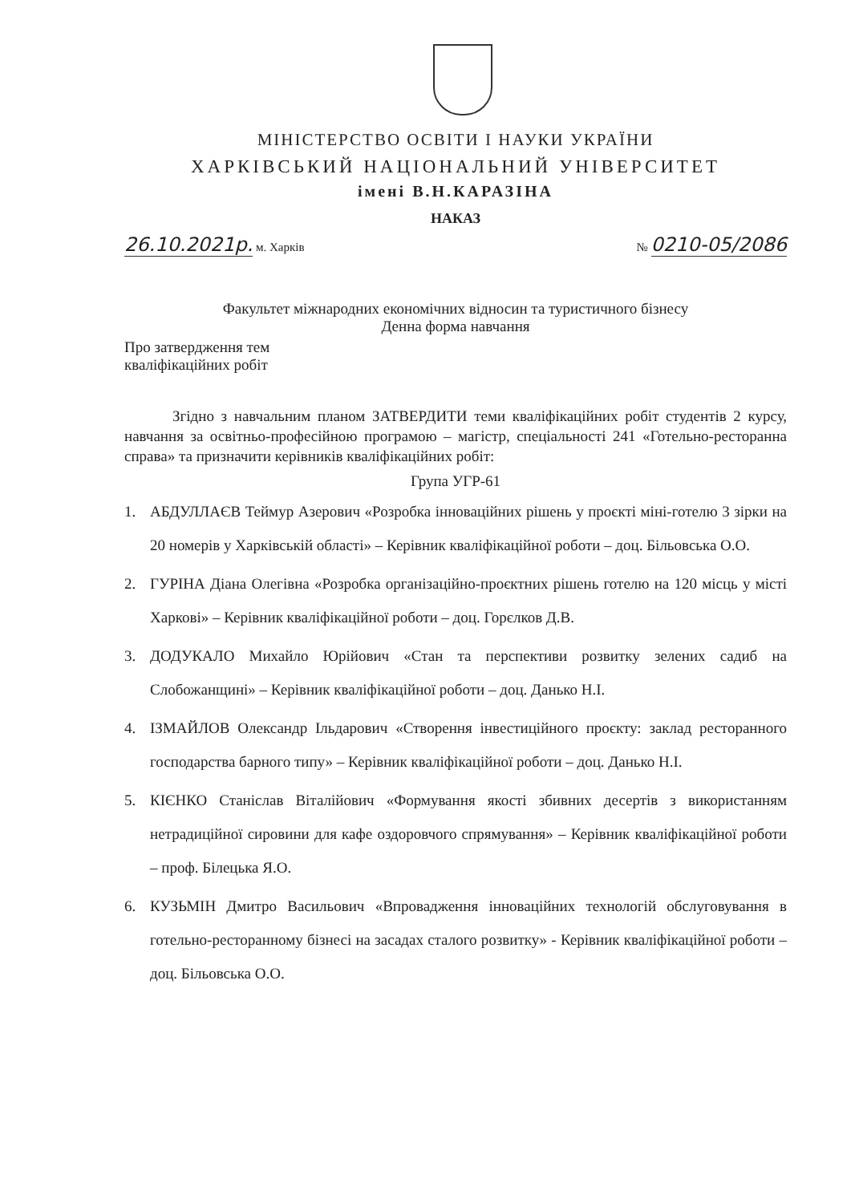МІНІСТЕРСТВО ОСВІТИ І НАУКИ УКРАЇНИ
ХАРКІВСЬКИЙ НАЦІОНАЛЬНИЙ УНІВЕРСИТЕТ
імені В.Н.КАРАЗІНА
НАКАЗ
26.10.2021р. м. Харків № 0210-05/2086
Факультет міжнародних економічних відносин та туристичного бізнесу
Денна форма навчання
Про затвердження тем
кваліфікаційних робіт
Згідно з навчальним планом ЗАТВЕРДИТИ теми кваліфікаційних робіт студентів 2 курсу, навчання за освітньо-професійною програмою – магістр, спеціальності 241 «Готельно-ресторанна справа» та призначити керівників кваліфікаційних робіт:
Група УГР-61
1. АБДУЛЛАЄВ Теймур Азерович «Розробка інноваційних рішень у проєкті міні-готелю 3 зірки на 20 номерів у Харківській області» – Керівник кваліфікаційної роботи – доц. Більовська О.О.
2. ГУРІНА Діана Олегівна «Розробка організаційно-проєктних рішень готелю на 120 місць у місті Харкові» – Керівник кваліфікаційної роботи – доц. Горєлков Д.В.
3. ДОДУКАЛО Михайло Юрійович «Стан та перспективи розвитку зелених садиб на Слобожанщині» – Керівник кваліфікаційної роботи – доц. Данько Н.І.
4. ІЗМАЙЛОВ Олександр Ільдарович «Створення інвестиційного проєкту: заклад ресторанного господарства барного типу» – Керівник кваліфікаційної роботи – доц. Данько Н.І.
5. КІЄНКО Станіслав Віталійович «Формування якості збивних десертів з використанням нетрадиційної сировини для кафе оздоровчого спрямування» – Керівник кваліфікаційної роботи – проф. Білецька Я.О.
6. КУЗЬМІН Дмитро Васильович «Впровадження інноваційних технологій обслуговування в готельно-ресторанному бізнесі на засадах сталого розвитку» - Керівник кваліфікаційної роботи – доц. Більовська О.О.